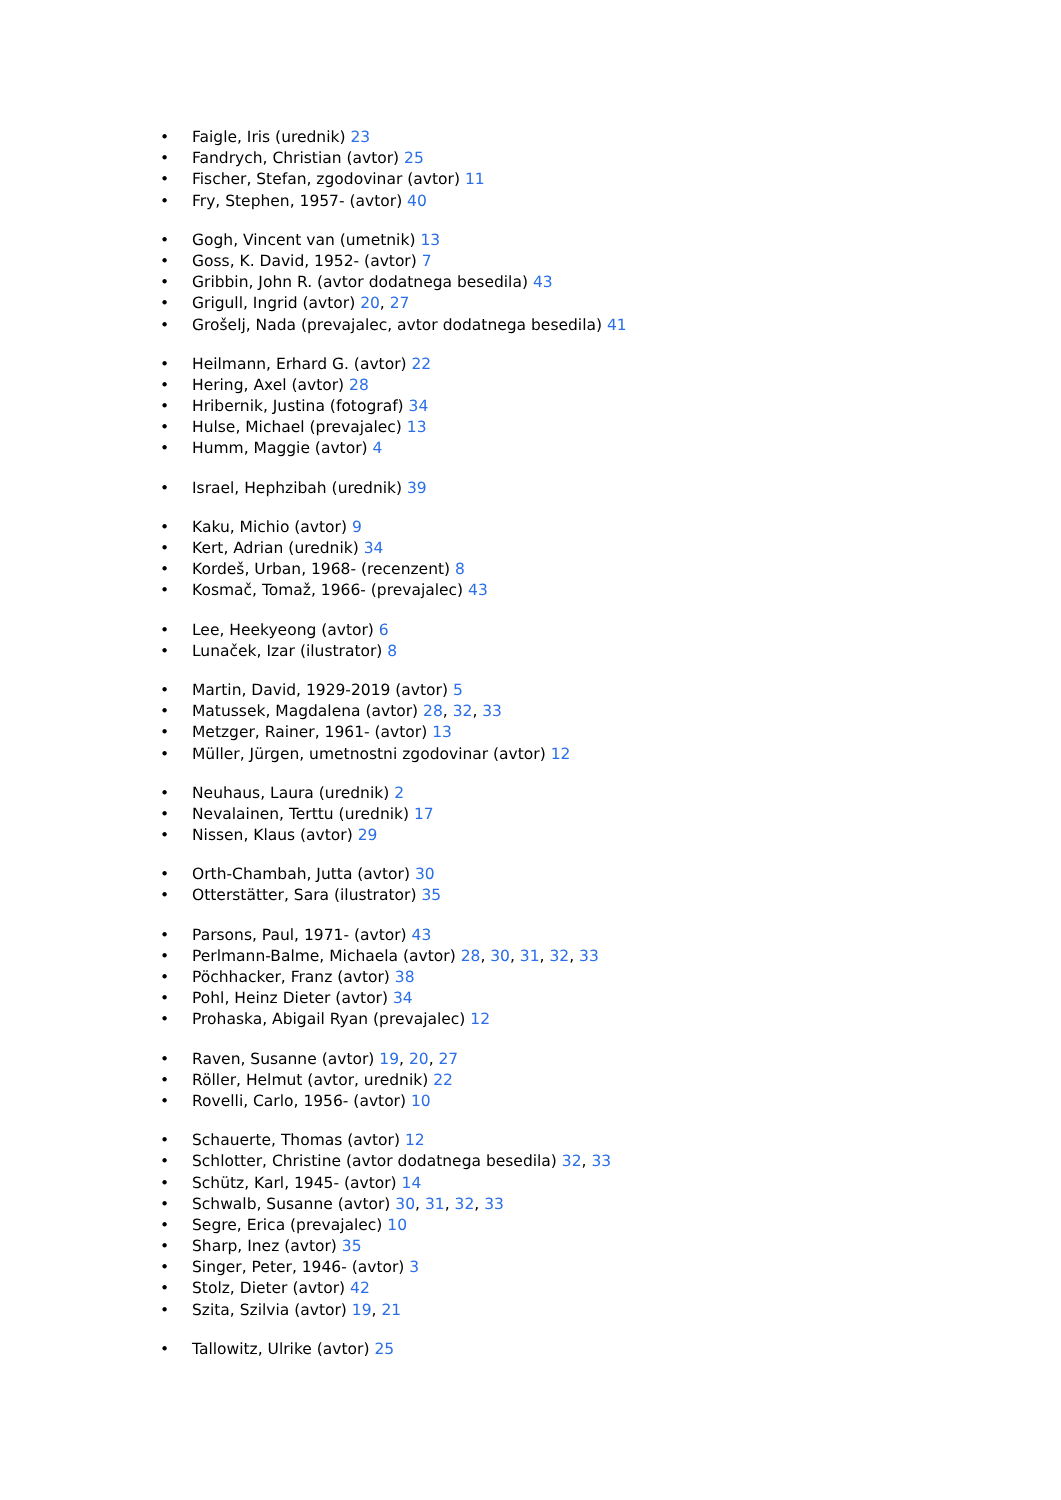• Faigle, Iris (urednik) 23
• Fandrych, Christian (avtor) 25
• Fischer, Stefan, zgodovinar (avtor) 11
• Fry, Stephen, 1957- (avtor) 40
• Gogh, Vincent van (umetnik) 13
• Goss, K. David, 1952- (avtor) 7
• Gribbin, John R. (avtor dodatnega besedila) 43
• Grigull, Ingrid (avtor) 20, 27
• Grošelj, Nada (prevajalec, avtor dodatnega besedila) 41
• Heilmann, Erhard G. (avtor) 22
• Hering, Axel (avtor) 28
• Hribernik, Justina (fotograf) 34
• Hulse, Michael (prevajalec) 13
• Humm, Maggie (avtor) 4
• Israel, Hephzibah (urednik) 39
• Kaku, Michio (avtor) 9
• Kert, Adrian (urednik) 34
• Kordeš, Urban, 1968- (recenzent) 8
• Kosmač, Tomaž, 1966- (prevajalec) 43
• Lee, Heekyeong (avtor) 6
• Lunaček, Izar (ilustrator) 8
• Martin, David, 1929-2019 (avtor) 5
• Matussek, Magdalena (avtor) 28, 32, 33
• Metzger, Rainer, 1961- (avtor) 13
• Müller, Jürgen, umetnostni zgodovinar (avtor) 12
• Neuhaus, Laura (urednik) 2
• Nevalainen, Terttu (urednik) 17
• Nissen, Klaus (avtor) 29
• Orth-Chambah, Jutta (avtor) 30
• Otterstätter, Sara (ilustrator) 35
• Parsons, Paul, 1971- (avtor) 43
• Perlmann-Balme, Michaela (avtor) 28, 30, 31, 32, 33
• Pöchhacker, Franz (avtor) 38
• Pohl, Heinz Dieter (avtor) 34
• Prohaska, Abigail Ryan (prevajalec) 12
• Raven, Susanne (avtor) 19, 20, 27
• Röller, Helmut (avtor, urednik) 22
• Rovelli, Carlo, 1956- (avtor) 10
• Schauerte, Thomas (avtor) 12
• Schlotter, Christine (avtor dodatnega besedila) 32, 33
• Schütz, Karl, 1945- (avtor) 14
• Schwalb, Susanne (avtor) 30, 31, 32, 33
• Segre, Erica (prevajalec) 10
• Sharp, Inez (avtor) 35
• Singer, Peter, 1946- (avtor) 3
• Stolz, Dieter (avtor) 42
• Szita, Szilvia (avtor) 19, 21
• Tallowitz, Ulrike (avtor) 25